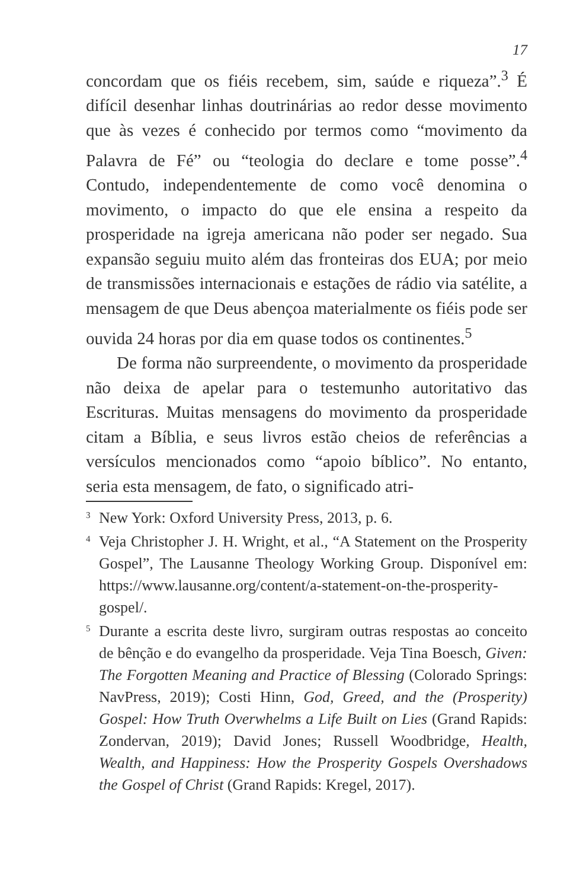17
concordam que os fiéis recebem, sim, saúde e riqueza”.<sup>3</sup> É difícil desenhar linhas doutrinárias ao redor desse movimento que às vezes é conhecido por termos como “movimento da Palavra de Fé” ou “teologia do declare e tome posse”.<sup>4</sup> Contudo, independentemente de como você denomina o movimento, o impacto do que ele ensina a respeito da prosperidade na igreja americana não poder ser negado. Sua expansão seguiu muito além das fronteiras dos EUA; por meio de transmissões internacionais e estações de rádio via satélite, a mensagem de que Deus abençoa materialmente os fiéis pode ser ouvida 24 horas por dia em quase todos os continentes.<sup>5</sup>
De forma não surpreendente, o movimento da prosperidade não deixa de apelar para o testemunho autoritativo das Escrituras. Muitas mensagens do movimento da prosperidade citam a Bíblia, e seus livros estão cheios de referências a versículos mencionados como “apoio bíblico”. No entanto, seria esta mensagem, de fato, o significado atri-
<sup>3</sup>
New York: Oxford University Press, 2013, p. 6.
<sup>4</sup>
Veja Christopher J. H. Wright, et al., “A Statement on the Prosperity Gospel”, The Lausanne Theology Working Group. Disponível em: https://www.lausanne.org/content/a-statement-on-the-prosperity-gospel/.
<sup>5</sup>
Durante a escrita deste livro, surgiram outras respostas ao conceito de bênção e do evangelho da prosperidade. Veja Tina Boesch, Given: The Forgotten Meaning and Practice of Blessing (Colorado Springs: NavPress, 2019); Costi Hinn, God, Greed, and the (Prosperity) Gospel: How Truth Overwhelms a Life Built on Lies (Grand Rapids: Zondervan, 2019); David Jones; Russell Woodbridge, Health, Wealth, and Happiness: How the Prosperity Gospels Overshadows the Gospel of Christ (Grand Rapids: Kregel, 2017).